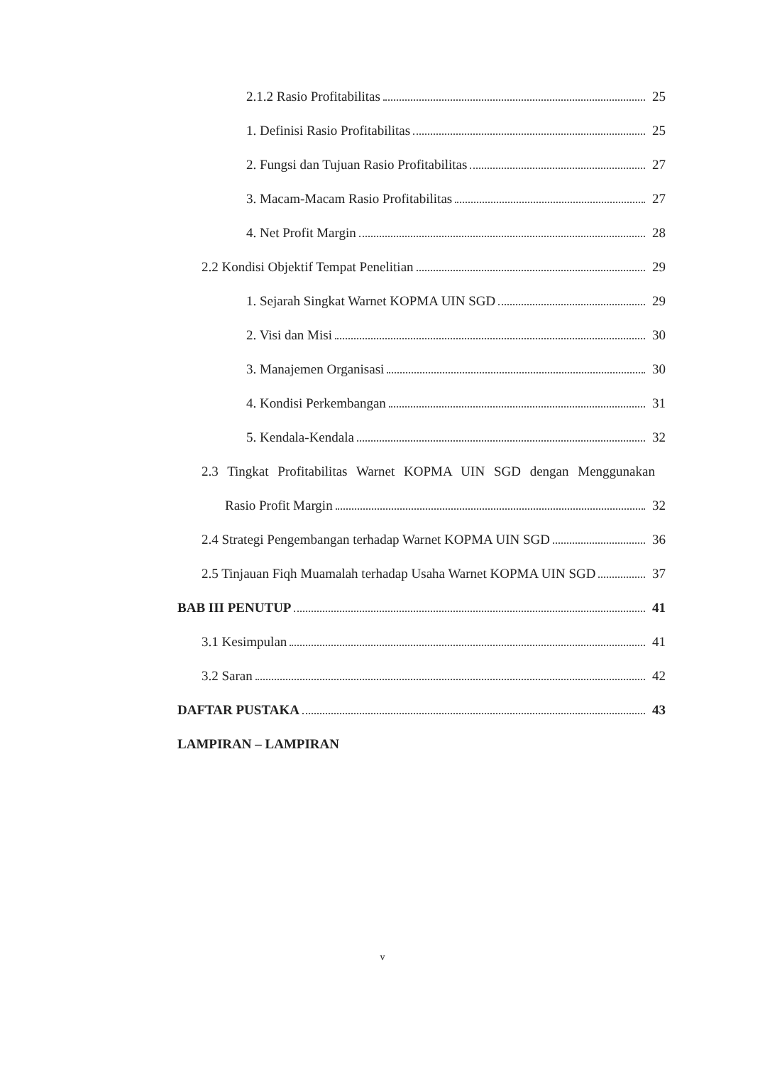2.1.2 Rasio Profitabilitas 25
1. Definisi Rasio Profitabilitas 25
2. Fungsi dan Tujuan Rasio Profitabilitas 27
3. Macam-Macam Rasio Profitabilitas 27
4. Net Profit Margin 28
2.2 Kondisi Objektif Tempat Penelitian 29
1. Sejarah Singkat Warnet KOPMA UIN SGD 29
2. Visi dan Misi 30
3. Manajemen Organisasi 30
4. Kondisi Perkembangan 31
5. Kendala-Kendala 32
2.3 Tingkat Profitabilitas Warnet KOPMA UIN SGD dengan Menggunakan
Rasio Profit Margin 32
2.4 Strategi Pengembangan terhadap Warnet KOPMA UIN SGD 36
2.5 Tinjauan Fiqh Muamalah terhadap Usaha Warnet KOPMA UIN SGD 37
BAB III PENUTUP 41
3.1 Kesimpulan 41
3.2 Saran 42
DAFTAR PUSTAKA 43
LAMPIRAN – LAMPIRAN
v